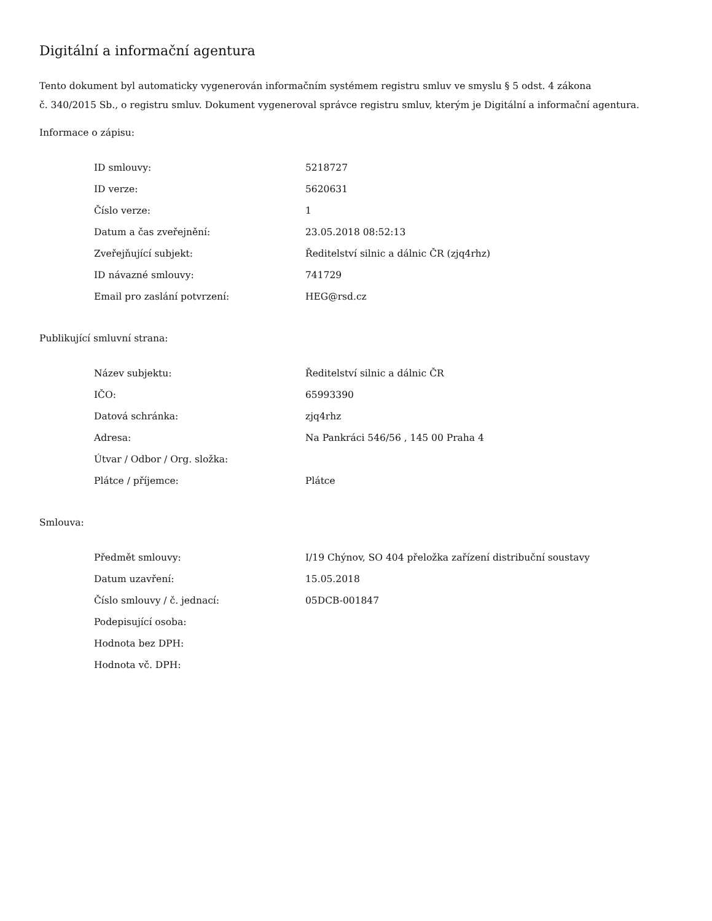Digitální a informační agentura
Tento dokument byl automaticky vygenerován informačním systémem registru smluv ve smyslu § 5 odst. 4 zákona
č. 340/2015 Sb., o registru smluv. Dokument vygeneroval správce registru smluv, kterým je Digitální a informační agentura.
Informace o zápisu:
| ID smlouvy: | 5218727 |
| ID verze: | 5620631 |
| Číslo verze: | 1 |
| Datum a čas zveřejnění: | 23.05.2018 08:52:13 |
| Zveřejňující subjekt: | Ředitelství silnic a dálnic ČR (zjq4rhz) |
| ID návazné smlouvy: | 741729 |
| Email pro zaslání potvrzení: | HEG@rsd.cz |
Publikující smluvní strana:
| Název subjektu: | Ředitelství silnic a dálnic ČR |
| IČO: | 65993390 |
| Datová schránka: | zjq4rhz |
| Adresa: | Na Pankráci 546/56 , 145 00 Praha 4 |
| Útvar / Odbor / Org. složka: | |
| Plátce / příjemce: | Plátce |
Smlouva:
| Předmět smlouvy: | I/19 Chýnov, SO 404 přeložka zařízení distribuční soustavy |
| Datum uzavření: | 15.05.2018 |
| Číslo smlouvy / č. jednací: | 05DCB-001847 |
| Podepisující osoba: | |
| Hodnota bez DPH: | |
| Hodnota vč. DPH: | |